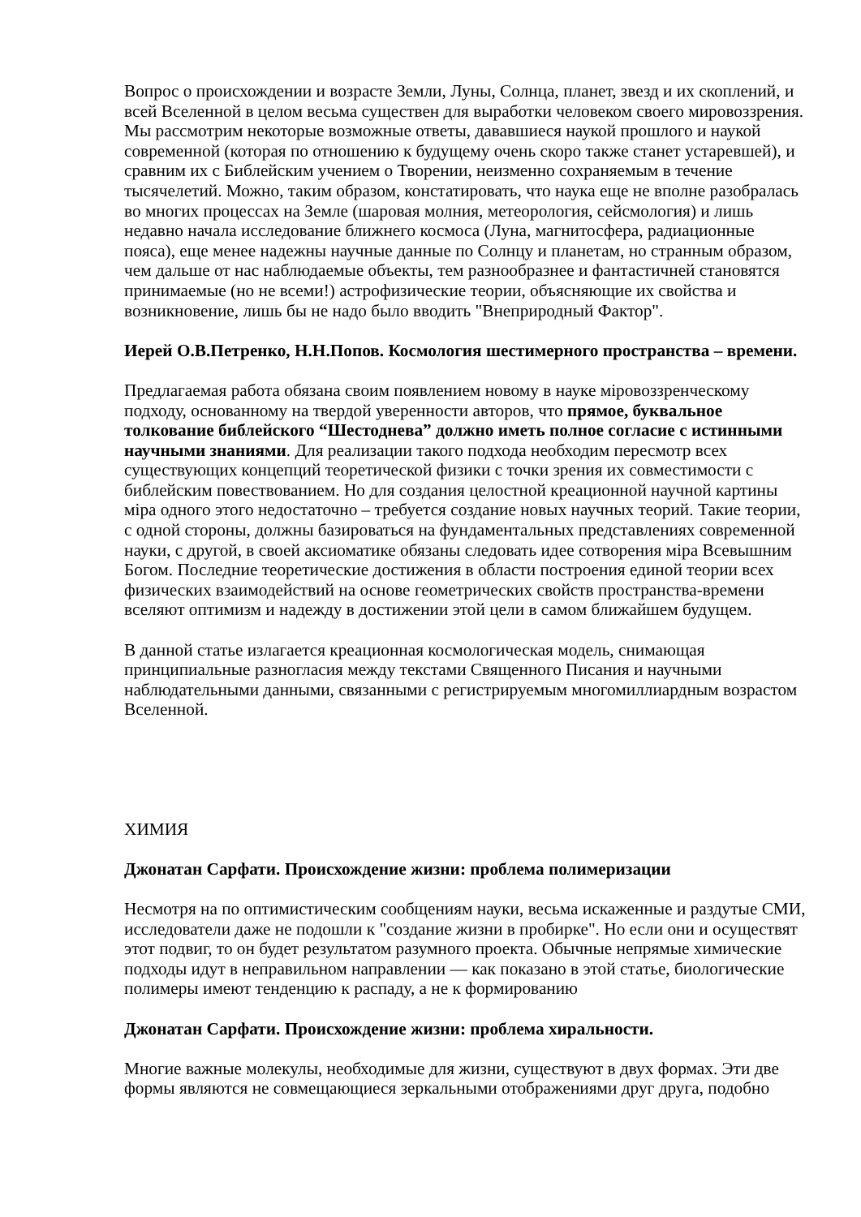Вопрос о происхождении и возрасте Земли, Луны, Солнца, планет, звезд и их скоплений, и всей Вселенной в целом весьма существен для выработки человеком своего мировоззрения. Мы рассмотрим некоторые возможные ответы, дававшиеся наукой прошлого и наукой современной (которая по отношению к будущему очень скоро также станет устаревшей), и сравним их с Библейским учением о Творении, неизменно сохраняемым в течение тысячелетий. Можно, таким образом, констатировать, что наука еще не вполне разобралась во многих процессах на Земле (шаровая молния, метеорология, сейсмология) и лишь недавно начала исследование ближнего космоса (Луна, магнитосфера, радиационные пояса), еще менее надежны научные данные по Солнцу и планетам, но странным образом, чем дальше от нас наблюдаемые объекты, тем разнообразнее и фантастичней становятся принимаемые (но не всеми!) астрофизические теории, объясняющие их свойства и возникновение, лишь бы не надо было вводить "Внеприродный Фактор".
Иерей О.В.Петренко, Н.Н.Попов. Космология шестимерного пространства – времени.
Предлагаемая работа обязана своим появлением новому в науке міровоззренческому подходу, основанному на твердой уверенности авторов, что прямое, буквальное толкование библейского “Шестоднева” должно иметь полное согласие с истинными научными знаниями. Для реализации такого подхода необходим пересмотр всех существующих концепций теоретической физики с точки зрения их совместимости с библейским повествованием. Но для создания целостной креационной научной картины міра одного этого недостаточно – требуется создание новых научных теорий. Такие теории, с одной стороны, должны базироваться на фундаментальных представлениях современной науки, с другой, в своей аксиоматике обязаны следовать идее сотворения міра Всевышним Богом. Последние теоретические достижения в области построения единой теории всех физических взаимодействий на основе геометрических свойств пространства-времени вселяют оптимизм и надежду в достижении этой цели в самом ближайшем будущем.
В данной статье излагается креационная космологическая модель, снимающая принципиальные разногласия между текстами Священного Писания и научными наблюдательными данными, связанными с регистрируемым многомиллиардным возрастом Вселенной.
ХИМИЯ
Джонатан Сарфати. Происхождение жизни: проблема полимеризации
Несмотря на по оптимистическим сообщениям науки, весьма искаженные и раздутые СМИ, исследователи даже не подошли к "создание жизни в пробирке". Но если они и осуществят этот подвиг, то он будет результатом разумного проекта. Обычные непрямые химические подходы идут в неправильном направлении — как показано в этой статье, биологические полимеры имеют тенденцию к распаду, а не к формированию
Джонатан Сарфати. Происхождение жизни: проблема хиральности.
Многие важные молекулы, необходимые для жизни, существуют в двух формах. Эти две формы являются не совмещающиеся зеркальными отображениями друг друга, подобно